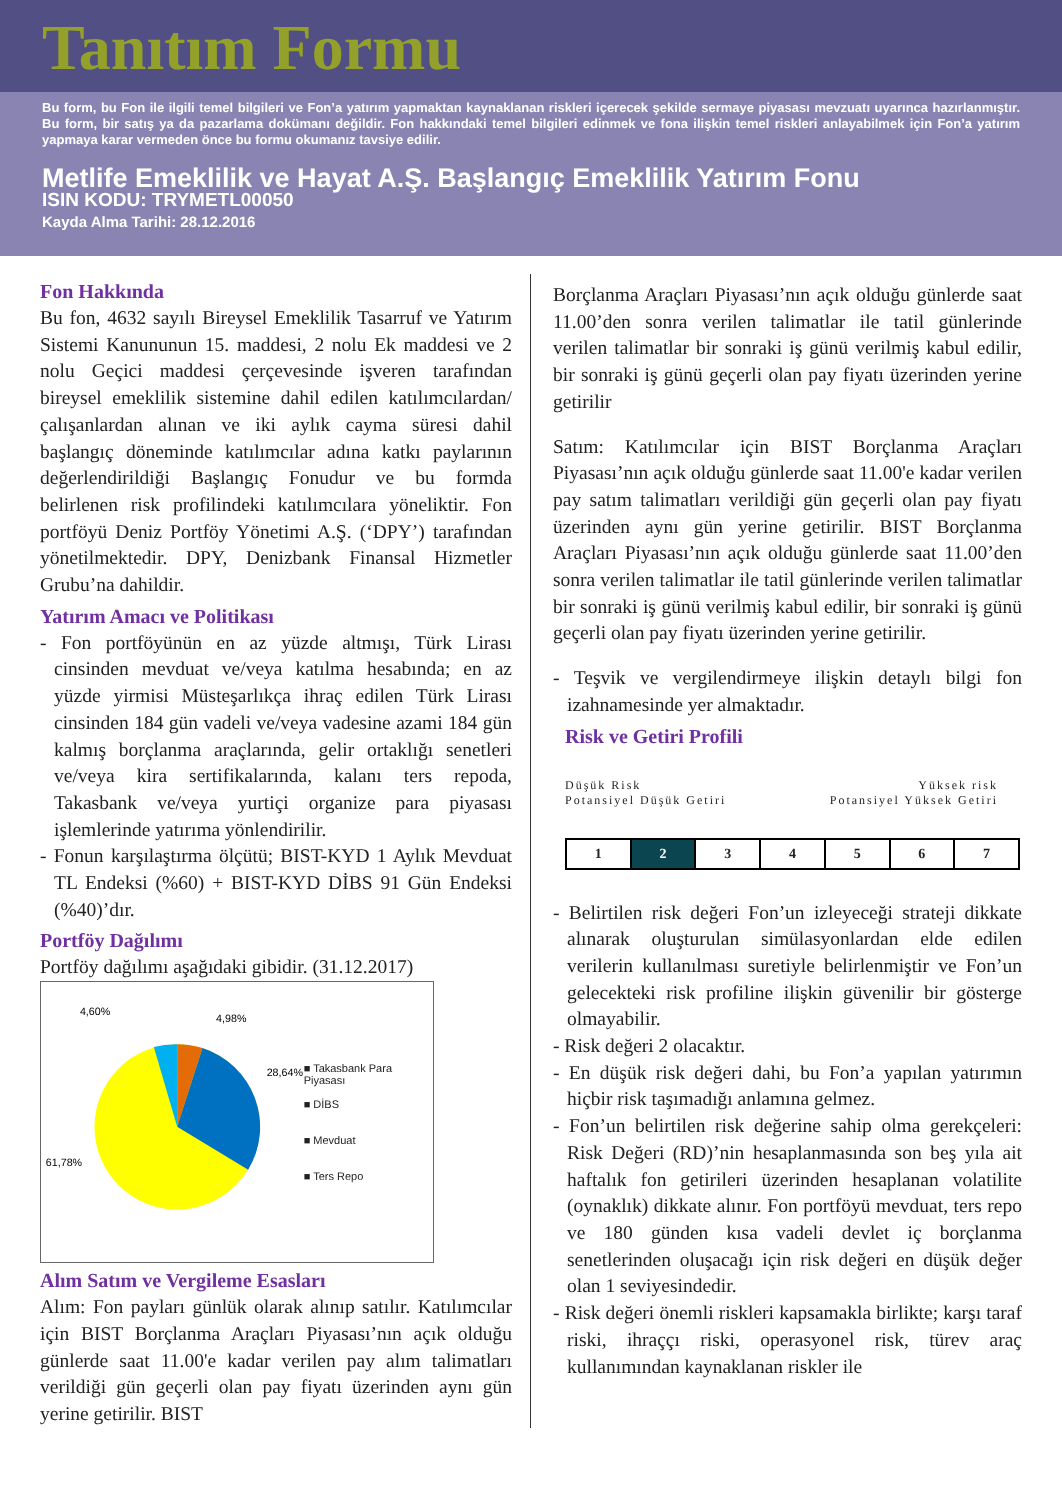Tanıtım Formu
Bu form, bu Fon ile ilgili temel bilgileri ve Fon’a yatırım yapmaktan kaynaklanan riskleri içerecek şekilde sermaye piyasası mevzuatı uyarınca hazırlanmıştır. Bu form, bir satış ya da pazarlama dokümanı değildir. Fon hakkındaki temel bilgileri edinmek ve fona ilişkin temel riskleri anlayabilmek için Fon’a yatırım yapmaya karar vermeden önce bu formu okumanız tavsiye edilir.
Metlife Emeklilik ve Hayat A.Ş. Başlangıç Emeklilik Yatırım Fonu
ISIN KODU: TRYMETL00050
Kayda Alma Tarihi: 28.12.2016
Fon Hakkında
Bu fon, 4632 sayılı Bireysel Emeklilik Tasarruf ve Yatırım Sistemi Kanununun 15. maddesi, 2 nolu Ek maddesi ve 2 nolu Geçici maddesi çerçevesinde işveren tarafından bireysel emeklilik sistemine dahil edilen katılımcılardan/çalışanlardan alınan ve iki aylık cayma süresi dahil başlangıç döneminde katılımcılar adına katkı paylarının değerlendirildiği Başlangıç Fonudur ve bu formda belirlenen risk profilindeki katılımcılara yöneliktir. Fon portföyü Deniz Portföy Yönetimi A.Ş. (‘DPY’) tarafından yönetilmektedir. DPY, Denizbank Finansal Hizmetler Grubu’na dahildir.
Yatırım Amacı ve Politikası
- Fon portföyünün en az yüzde altmışı, Türk Lirası cinsinden mevduat ve/veya katılma hesabında; en az yüzde yirmisi Müsteşarlıkça ihraç edilen Türk Lirası cinsinden 184 gün vadeli ve/veya vadesine azami 184 gün kalmış borçlanma araçlarında, gelir ortaklığı senetleri ve/veya kira sertifikalarında, kalanı ters repoda, Takasbank ve/veya yurtiçi organize para piyasası işlemlerinde yatırıma yönlendirilir.
- Fonun karşılaştırma ölçütü; BIST-KYD 1 Aylık Mevduat TL Endeksi (%60) + BIST-KYD DİBS 91 Gün Endeksi (%40)’dır.
Portföy Dağılımı
Portföy dağılımı aşağıdaki gibidir. (31.12.2017)
4,60%
4,98%
28,64%
61,78%
■ Takasbank Para Piyasası
■ DİBS
■ Mevduat
■ Ters Repo
Alım Satım ve Vergileme Esasları
Alım: Fon payları günlük olarak alınıp satılır. Katılımcılar için BIST Borçlanma Araçları Piyasası’nın açık olduğu günlerde saat 11.00'e kadar verilen pay alım talimatları verildiği gün geçerli olan pay fiyatı üzerinden aynı gün yerine getirilir. BIST
Borçlanma Araçları Piyasası’nın açık olduğu günlerde saat 11.00’den sonra verilen talimatlar ile tatil günlerinde verilen talimatlar bir sonraki iş günü verilmiş kabul edilir, bir sonraki iş günü geçerli olan pay fiyatı üzerinden yerine getirilir
Satım: Katılımcılar için BIST Borçlanma Araçları Piyasası’nın açık olduğu günlerde saat 11.00'e kadar verilen pay satım talimatları verildiği gün geçerli olan pay fiyatı üzerinden aynı gün yerine getirilir. BIST Borçlanma Araçları Piyasası’nın açık olduğu günlerde saat 11.00’den sonra verilen talimatlar ile tatil günlerinde verilen talimatlar bir sonraki iş günü verilmiş kabul edilir, bir sonraki iş günü geçerli olan pay fiyatı üzerinden yerine getirilir.
- Teşvik ve vergilendirmeye ilişkin detaylı bilgi fon izahnamesinde yer almaktadır.
Risk ve Getiri Profili
Düşük Risk
Potansiyel Düşük Getiri
Yüksek risk
Potansiyel Yüksek Getiri
| 1 | 2 | 3 | 4 | 5 | 6 | 7 |
- Belirtilen risk değeri Fon’un izleyeceği strateji dikkate alınarak oluşturulan simülasyonlardan elde edilen verilerin kullanılması suretiyle belirlenmiştir ve Fon’un gelecekteki risk profiline ilişkin güvenilir bir gösterge olmayabilir.
- Risk değeri 2 olacaktır.
- En düşük risk değeri dahi, bu Fon’a yapılan yatırımın hiçbir risk taşımadığı anlamına gelmez.
- Fon’un belirtilen risk değerine sahip olma gerekçeleri: Risk Değeri (RD)’nin hesaplanmasında son beş yıla ait haftalık fon getirileri üzerinden hesaplanan volatilite (oynaklık) dikkate alınır. Fon portföyü mevduat, ters repo ve 180 günden kısa vadeli devlet iç borçlanma senetlerinden oluşacağı için risk değeri en düşük değer olan 1 seviyesindedir.
- Risk değeri önemli riskleri kapsamakla birlikte; karşı taraf riski, ihraççı riski, operasyonel risk, türev araç kullanımından kaynaklanan riskler ile